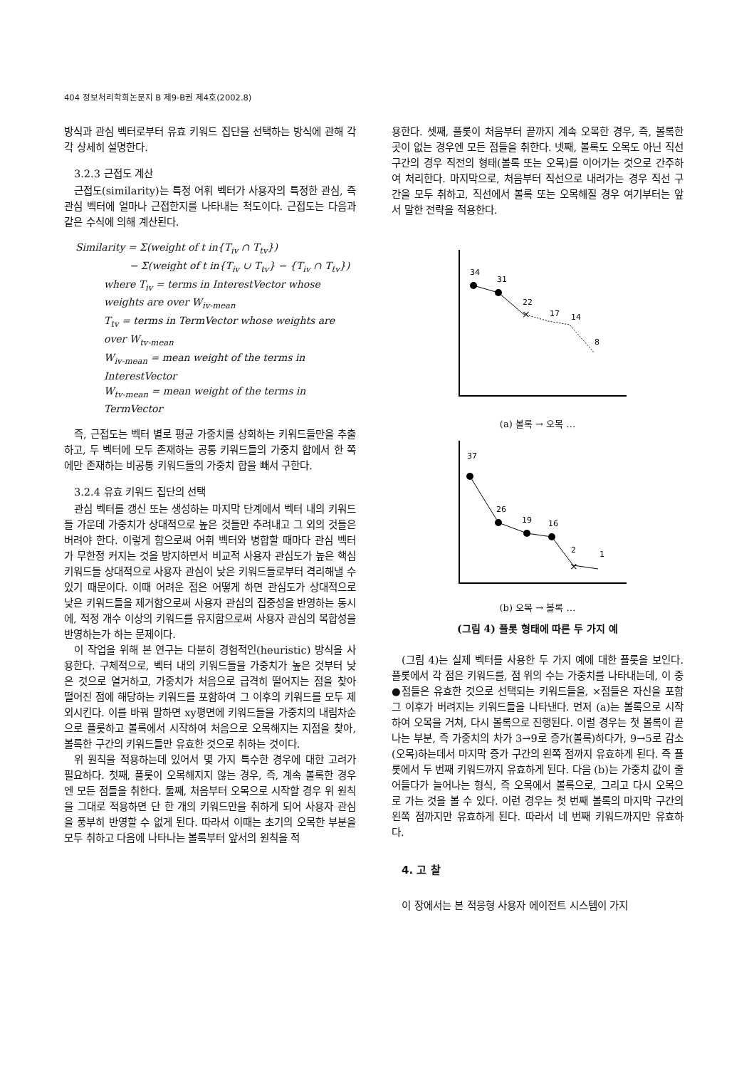404 정보처리학회논문지 B 제9-B권 제4호(2002.8)
방식과 관심 벡터로부터 유효 키워드 집단을 선택하는 방식에 관해 각각 상세히 설명한다.
3.2.3 근접도 계산
근접도(similarity)는 특정 어휘 벡터가 사용자의 특정한 관심, 즉 관심 벡터에 얼마나 근접한지를 나타내는 척도이다. 근접도는 다음과 같은 수식에 의해 계산된다.
Similarity = Σ(weight of t in{T<sub>iv</sub> ∩ T<sub>tv</sub>})
− Σ(weight of t in{T<sub>iv</sub> ∪ T<sub>tv</sub>} − {T<sub>iv</sub> ∩ T<sub>tv</sub>})
where T<sub>iv</sub> = terms in InterestVector whose weights are over W<sub>iv-mean</sub>
T<sub>tv</sub> = terms in TermVector whose weights are over W<sub>tv-mean</sub>
W<sub>iv-mean</sub> = mean weight of the terms in InterestVector
W<sub>tv-mean</sub> = mean weight of the terms in TermVector
즉, 근접도는 벡터 별로 평균 가중치를 상회하는 키워드들만을 추출하고, 두 벡터에 모두 존재하는 공통 키워드들의 가중치 합에서 한 쪽에만 존재하는 비공통 키워드들의 가중치 합을 빼서 구한다.
3.2.4 유효 키워드 집단의 선택
관심 벡터를 갱신 또는 생성하는 마지막 단계에서 벡터 내의 키워드들 가운데 가중치가 상대적으로 높은 것들만 추려내고 그 외의 것들은 버려야 한다. 이렇게 함으로써 어휘 벡터와 병합할 때마다 관심 벡터가 무한정 커지는 것을 방지하면서 비교적 사용자 관심도가 높은 핵심 키워드들 상대적으로 사용자 관심이 낮은 키워드들로부터 격리해낼 수 있기 때문이다. 이때 어려운 점은 어떻게 하면 관심도가 상대적으로 낮은 키워드들을 제거함으로써 사용자 관심의 집중성을 반영하는 동시에, 적정 개수 이상의 키워드를 유지함으로써 사용자 관심의 복합성을 반영하는가 하는 문제이다.
이 작업을 위해 본 연구는 다분히 경험적인(heuristic) 방식을 사용한다. 구체적으로, 벡터 내의 키워드들을 가중치가 높은 것부터 낮은 것으로 열거하고, 가중치가 처음으로 급격히 떨어지는 점을 찾아 떨어진 점에 해당하는 키워드를 포함하여 그 이후의 키워드를 모두 제외시킨다. 이를 바꿔 말하면 xy평면에 키워드들을 가중치의 내림차순으로 플롯하고 볼록에서 시작하여 처음으로 오목해지는 지점을 찾아, 볼록한 구간의 키워드들만 유효한 것으로 취하는 것이다.
위 원칙을 적용하는데 있어서 몇 가지 특수한 경우에 대한 고려가 필요하다. 첫째, 플롯이 오목해지지 않는 경우, 즉, 계속 볼록한 경우엔 모든 점들을 취한다. 둘째, 처음부터 오목으로 시작할 경우 위 원칙을 그대로 적용하면 단 한 개의 키워드만을 취하게 되어 사용자 관심을 풍부히 반영할 수 없게 된다. 따라서 이때는 초기의 오목한 부분을 모두 취하고 다음에 나타나는 볼록부터 앞서의 원칙을 적
용한다. 셋째, 플롯이 처음부터 끝까지 계속 오목한 경우, 즉, 볼록한 곳이 없는 경우엔 모든 점들을 취한다. 넷째, 볼록도 오목도 아닌 직선구간의 경우 직전의 형태(볼록 또는 오목)를 이어가는 것으로 간주하여 처리한다. 마지막으로, 처음부터 직선으로 내려가는 경우 직선 구간을 모두 취하고, 직선에서 볼록 또는 오목해질 경우 여기부터는 앞서 말한 전략을 적용한다.
34
31
22
×
17
14
8
(a) 볼록 → 오목 …
37
26
19
16
2
×
1
(b) 오목 → 볼록 …
(그림 4) 플롯 형태에 따른 두 가지 예
(그림 4)는 실제 벡터를 사용한 두 가지 예에 대한 플롯을 보인다. 플롯에서 각 점은 키워드를, 점 위의 수는 가중치를 나타내는데, 이 중 ●점들은 유효한 것으로 선택되는 키워드들을, ×점들은 자신을 포함 그 이후가 버려지는 키워드들을 나타낸다. 먼저 (a)는 볼록으로 시작하여 오목을 거쳐, 다시 볼록으로 진행된다. 이럴 경우는 첫 볼록이 끝나는 부분, 즉 가중치의 차가 3→9로 증가(볼록)하다가, 9→5로 감소(오목)하는데서 마지막 증가 구간의 왼쪽 점까지 유효하게 된다. 즉 플롯에서 두 번째 키워드까지 유효하게 된다. 다음 (b)는 가중치 값이 줄어들다가 늘어나는 형식, 즉 오목에서 볼록으로, 그리고 다시 오목으로 가는 것을 볼 수 있다. 이런 경우는 첫 번째 볼록의 마지막 구간의 왼쪽 점까지만 유효하게 된다. 따라서 네 번째 키워드까지만 유효하다.
4. 고 찰
이 장에서는 본 적응형 사용자 에이전트 시스템이 가지